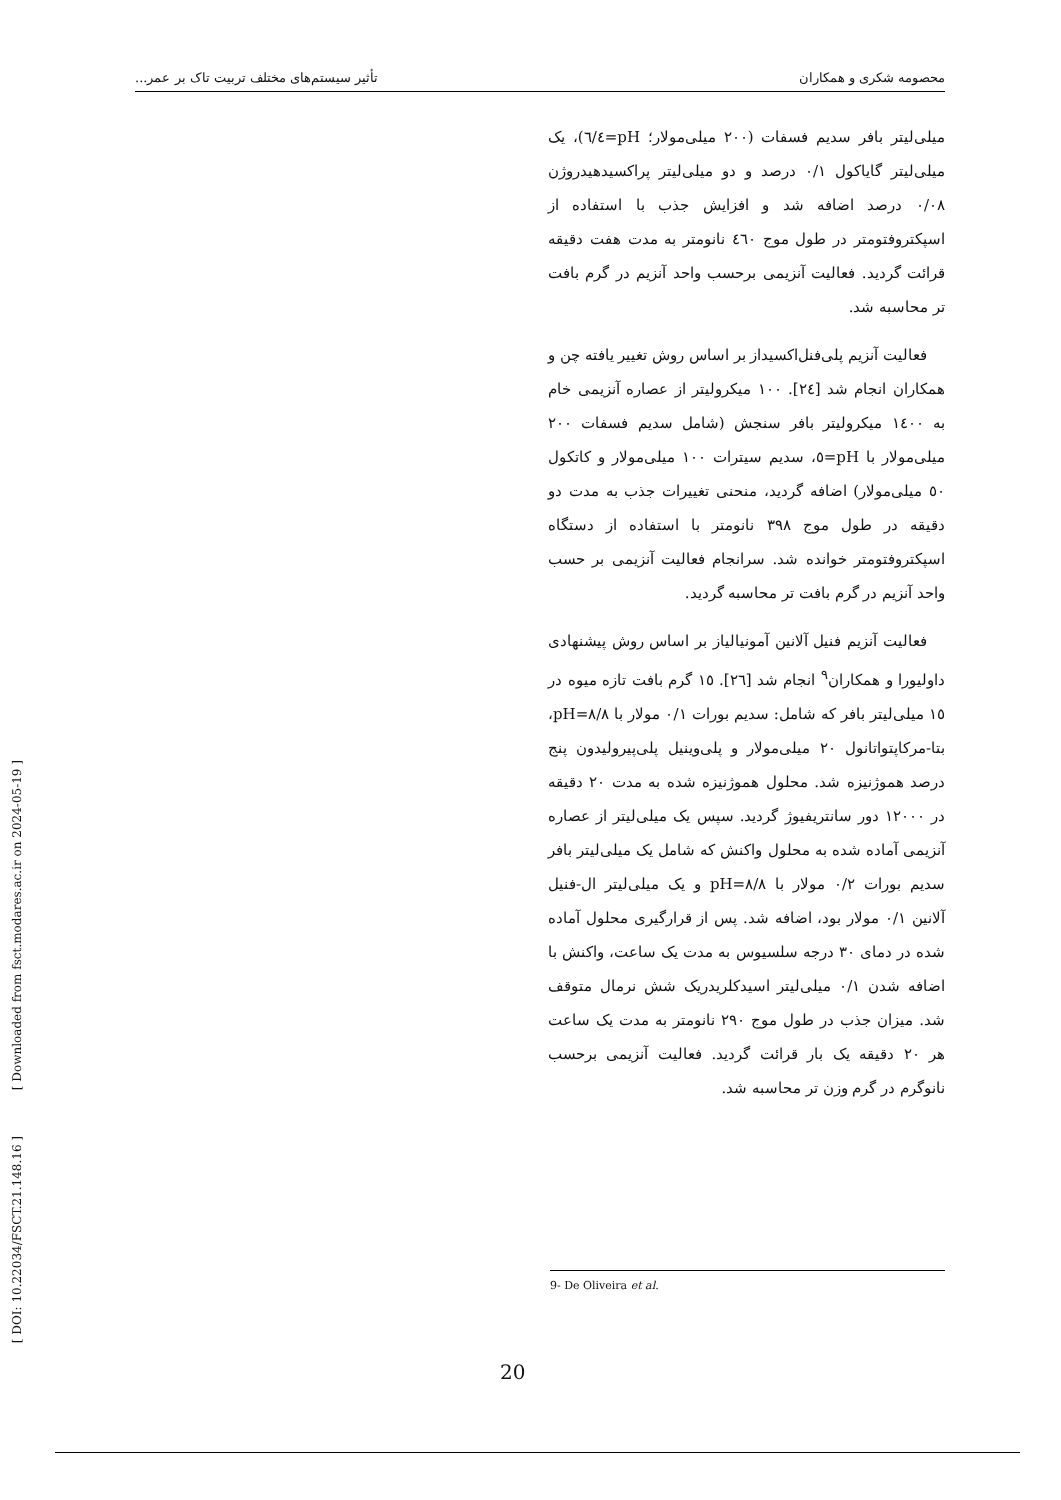محصومه شکری و همکاران تأثیر سیستم‌های مختلف تربیت تاک بر عمر...
میلی‌لیتر بافر سدیم فسفات (۲۰۰ میلی‌مولار؛ pH=٦/٤)، یک میلی‌لیتر گایاکول ۰/۱ درصد و دو میلی‌لیتر پراکسیدهیدروژن ۰/۰۸ درصد اضافه شد و افزایش جذب با استفاده از اسپکتروفتومتر در طول موج ٤٦٠ نانومتر به مدت هفت دقیقه قرائت گردید. فعالیت آنزیمی برحسب واحد آنزیم در گرم بافت تر محاسبه شد.
فعالیت آنزیم پلی‌فنل‌اکسیداز بر اساس روش تغییر یافته چن و همکاران انجام شد [٢٤]. ۱۰۰ میکرولیتر از عصاره آنزیمی خام به ۱٤۰۰ میکرولیتر بافر سنجش (شامل سدیم فسفات ۲۰۰ میلی‌مولار با pH=٥، سدیم سیترات ۱۰۰ میلی‌مولار و کاتکول ٥۰ میلی‌مولار) اضافه گردید، منحنی تغییرات جذب به مدت دو دقیقه در طول موج ۳۹۸ نانومتر با استفاده از دستگاه اسپکتروفتومتر خوانده شد. سرانجام فعالیت آنزیمی بر حسب واحد آنزیم در گرم بافت تر محاسبه گردید.
فعالیت آنزیم فنیل آلانین آمونیالیاز بر اساس روش پیشنهادی داولیورا و همکاران<sup>۹</sup> انجام شد [٢٦]. ۱٥ گرم بافت تازه میوه در ۱٥ میلی‌لیتر بافر که شامل: سدیم بورات ۰/۱ مولار با pH=۸/۸، بتا-مرکاپتواتانول ۲۰ میلی‌مولار و پلی‌وینیل پلی‌پیرولیدون پنج درصد هموژنیزه شد. محلول هموژنیزه شده به مدت ۲۰ دقیقه در ۱۲۰۰۰ دور سانتریفیوژ گردید. سپس یک میلی‌لیتر از عصاره آنزیمی آماده شده به محلول واکنش که شامل یک میلی‌لیتر بافر سدیم بورات ۰/۲ مولار با pH=۸/۸ و یک میلی‌لیتر ال-فنیل آلانین ۰/۱ مولار بود، اضافه شد. پس از قرارگیری محلول آماده شده در دمای ۳۰ درجه سلسیوس به مدت یک ساعت، واکنش با اضافه شدن ۰/۱ میلی‌لیتر اسیدکلریدریک شش نرمال متوقف شد. میزان جذب در طول موج ۲۹۰ نانومتر به مدت یک ساعت هر ۲۰ دقیقه یک بار قرائت گردید. فعالیت آنزیمی برحسب نانوگرم در گرم وزن تر محاسبه شد.
9- De Oliveira et al.
20
[ DOI: 10.22034/FSCT.21.148.16 ] [ Downloaded from fsct.modares.ac.ir on 2024-05-19 ]